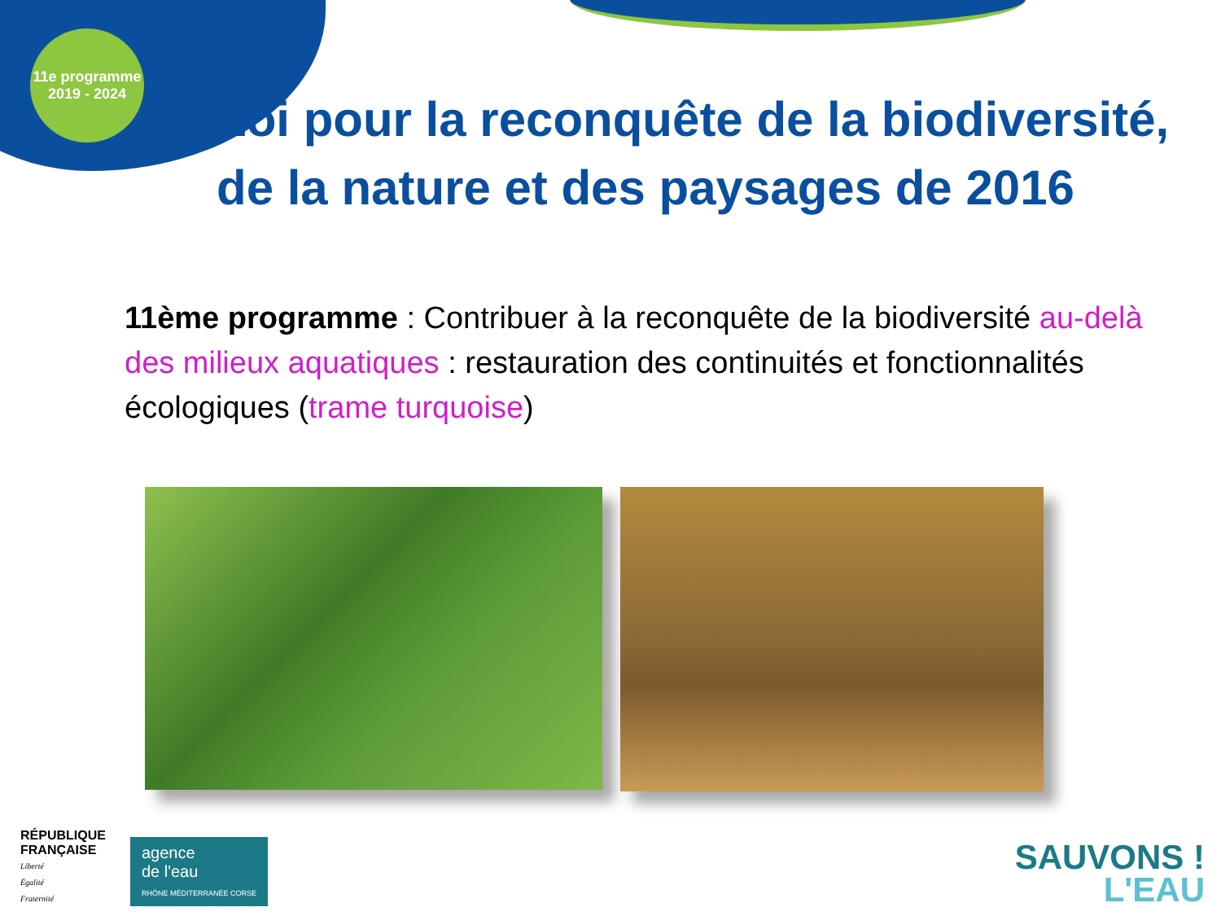11e programme
2019 - 2024
Loi pour la reconquête de la biodiversité, de la nature et des paysages de 2016
11ème programme : Contribuer à la reconquête de la biodiversité au-delà des milieux aquatiques : restauration des continuités et fonctionnalités écologiques (trame turquoise)
RÉPUBLIQUE
FRANÇAISE
Liberté
Égalité
Fraternité
agence
de l'eau
RHÔNE MÉDITERRANÉE CORSE
SAUVONS !
L'EAU